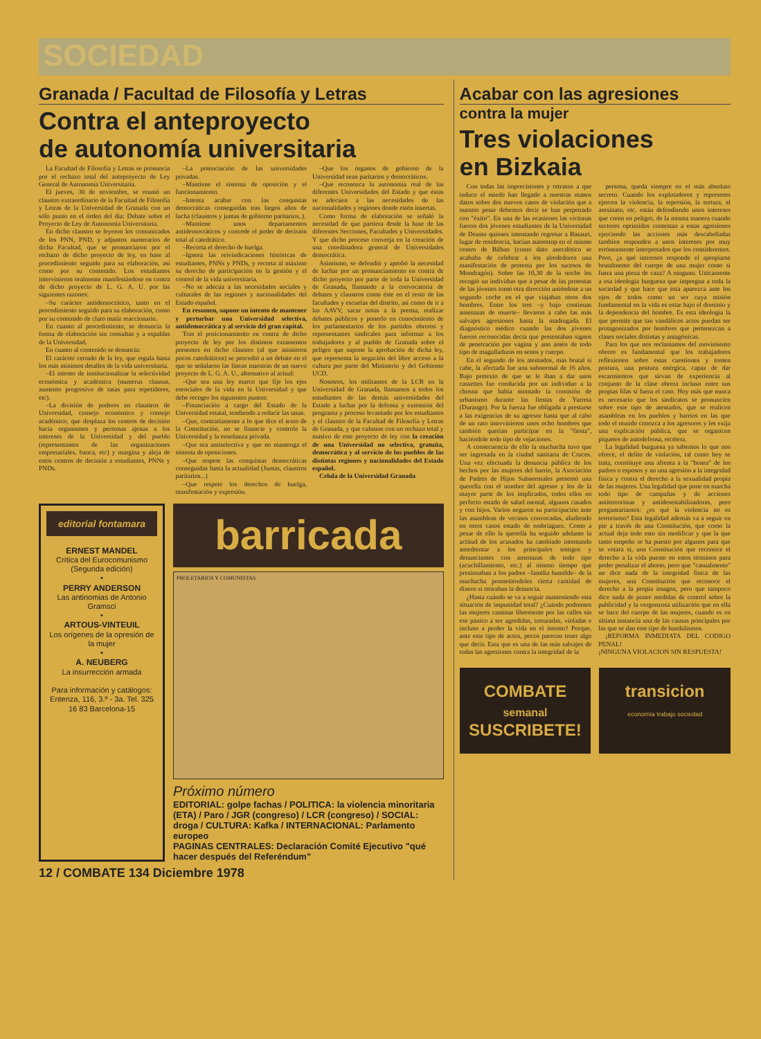SOCIEDAD
Granada / Facultad de Filosofía y Letras
Contra el anteproyecto
de autonomía universitaria
La Facultad de Filosofía y Letras se pronuncia por el rechazo total del anteproyecto de Ley General de Autonomía Universitaria.
El jueves, 30 de noviembre, se reunió un claustro extraordinario de la Facultad de Filosofía y Letras de la Universidad de Granada con un sólo punto en el órden del día: Debate sobre el Proyecto de Ley de Autonomía Universitaria.
En dicho claustro se leyeron los comunicados de los PNN, PND, y adjuntos numerarios de dicha Facultad, que se pronunciaron por el rechazo de dicho proyecto de ley, en base al procedimiento seguido para su elaboración, así como por su contenido. Los estudiantes intervinieron oralmente manifestándose en contra de dicho proyecto de L. G. A. U. por las siguientes razones:
–Su carácter antidemocrático, tanto en el procedimiento seguido para su elaboración, como por su contenido de claro matiz reaccionario.
En cuanto al procedimiento, se denuncia la forma de elaboración sin consultas y a espaldas de la Universidad.
En cuanto al contenido se denuncia:
El carácter cerrado de la ley, que regula hasta los más mínimos detalles de la vida universitaria.
–El intento de institucionalizar la selectividad económica y académica (numerus clausus, aumento progresivo de tasas para repetidores, etc).
–La división de poderes en claustros de Universidad, consejo económico y consejo académico, que desplaza los centros de decisión hacia organismos y personas ajenas a los intereses de la Universidad y del pueblo (representantes de las organizaciones empresariales, banca, etc) y margina y aleja de estos centros de decisión a estudiantes, PNNs y PNDs.
–La potenciación de las universidades privadas.
–Mantiene el sistema de oposición y el funcionamiento.
–Intenta acabar con las conquistas democráticas conseguidas tras largos años de lucha (claustros y juntas de gobierno paritarios..).
–Mantiene unos departamentos antidemocráticos y concede el poder de decisión total al catedrático.
–Recorta el derecho de huelga.
–Ignora las reivindicaciones históricas de estudiantes, PNNs y PNDs, y recorta al máximo su derecho de participación en la gestión y el control de la vida universitaria.
–No se adecúa a las necesidades sociales y culturales de las regiones y nacionalidades del Estado español.
En resumen, supone un intento de mantener y perturbar una Universidad selectiva, antidemocrática y al servicio del gran capital.
Tras el posicionamiento en contra de dicho proyecto de ley por los distintos extamentos presentes en dicho claustro (al que asistieron pocos catedráticos) se procedió a un debate en el que se señalaron las líneas maestras de un nuevo proyecto de L. G. A. U., alternativo al actual:
–Que sea una ley marco que fije los ejes esenciales de la vida en la Universidad y que debe recoger los siguientes puntos:
–Financiación a cargo del Estado de la Universidad estatal, tendiendo a reducir las tasas.
–Que, contrariamente a lo que dice el texto de la Constitución, no se financie y controle la Universidad y la enseñanza privada.
–Que sea antiselectiva y que no mantenga el sistema de oposiciones.
–Que respete las conquistas democráticas conseguidas hasta la actualidad (Juntas, claustros paritarios...)
–Que respete los derechos de huelga, manifestación y expresión.
–Que los órganos de gobierno de la Universidad sean paritarios y democráticos.
–Que reconozca la autonomía real de las diferentes Universidades del Estado y que éstas se adecúen a las necesidades de las nacionalidades y regiones donde estén insertas.
Como forma de elaboración se señaló la necesidad de que partiera desde la base de las diferentes Secciones, Facultades y Universidades. Y que dicho proceso converja en la creación de una coordinadora general de Universidades democrática.
Asimismo, se defendió y aprobó la necesidad de luchar por un pronunciamiento en contra de dicho proyecto por parte de toda la Universidad de Granada, llamando a la convocatoria de debates y claustros como éste en el resto de las facultades y escuelas del distrito, así como de ir a las AAVV, sacar notas a la prensa, realizar debates públicos y ponerlo en conocimiento de los parlamentarios de los partidos obreros y representantes sindicales para informar a los trabajadores y al pueblo de Granada sobre el peligro que supone la aprobación de dicha ley, que representa la negación del libre acceso a la cultura por parte del Ministerio y del Gobierno UCD.
Nosotros, los militantes de la LCR en la Universidad de Granada, llamamos a todos los estudiantes de las demás universidades del Estado a luchar por la defensa y extensión del programa y proceso levantado por los estudiantes y el claustro de la Facultad de Filosofía y Letras de Granada, y que culmine con un rechazo total y masivo de este proyecto de ley con la creación de una Universidad no selectiva, gratuita, democrática y al servicio de los pueblos de las distintas regiones y nacionalidades del Estado español.
Celula de la Universidad Granada
editorial fontamara
ERNEST MANDEL
Crítica del Eurocomunismo
(Segunda edición)
•
PERRY ANDERSON
Las antinomias de Antonio Gramsci
•
ARTOUS-VINTEUIL
Los orígenes de la opresión de la mujer
•
A. NEUBERG
La insurrección armada
Para información y catálogos: Entenza, 116, 3.º - 3a. Tel. 325 16 83 Barcelona-15
barricada
PROLETARIOS Y COMUNISTAS
Próximo número
EDITORIAL: golpe fachas / POLITICA: la violencia minoritaria (ETA) / Paro / JGR (congreso) / LCR (congreso) / SOCIAL: droga / CULTURA: Kafka / INTERNACIONAL: Parlamento europeo
PAGINAS CENTRALES: Declaración Comité Ejecutivo "qué hacer después del Referéndum"
12 / COMBATE 134 Diciembre 1978
Acabar con las agresiones
contra la mujer
Tres violaciones
en Bizkaia
Con todas las imprecisiones y retrasos a que induce el miedo han llegado a nuestras manos datos sobre dos nuevos casos de violación que a nuestro pesar debemos decir se han perpetrado con "éxito". En una de las ocasiones las víctimas fueron dos jóvenes estudiantes de la Universidad de Deusto quienes intentando regresar a Basauri, lugar de residencia, hacían autoestop en el mismo centro de Bilbao (como dato anecdótico se acababa de celebrar a los alrededores una manifestación de protesta por los sucesos de Mondragón). Sobre las 10,30 de la noche les recogió un individuo que a pesar de las protestas de las jóvenes tomó otra dirección uniéndose a un segundo coche en el que viajaban otros dos hombres. Entre los tres –y bajo continuas amenazas de muerte– llevaron a cabo las más salvajes agresiones hasta la madrugada. El diagnóstico médico cuando las dos jóvenes fueron reconocidas decía que presentaban signos de penetración por vagina y ano amén de todo tipo de magulladuras en senos y cuerpo.
En el segundo de los atentados, mas brutal si cabe, la afectada fue una subnormal de 16 años. Bajo pretexto de que se le iban a dar unos cassettes fue conducida por un individuo a la chosna que había montado la comisión de urbanismo durante las fiestas de Yurreta (Durango). Por la fuerza fue obligada a prestarse a las exigencias de su agresor hasta que al cabo de un rato intervinieron unos ocho hombres que también querían participar en la "fiesta", haciéndole todo tipo de vejaciones.
A consecuencia de ello la muchacha tuvo que ser ingresada en la ciudad sanitaria de Cruces. Una vez efectuada la denuncia pública de los hechos por las mujeres del barrio, la Asociación de Padres de Hijos Subnormales presentó una querella con el nombre del agresor y los de la mayor parte de los implicados, todos ellos en perfecto estado de salud mental, algunos casados y con hijos. Varios negaron su participación ante las asambleas de vecinos convocadas, aludiendo en otros casos estado de embriaguez. Como a pesar de ello la querella ha seguido adelante la actitud de los acusados ha cambiado intentando amedrentar a los principales testigos y denunciantes con amenazas de todo tipo (acuchillamiento, etc.) al mismo tiempo que presionaban a los padres –familia humilde– de la muchacha prometiéndoles cierta cantidad de dinero si retiraban la denuncia.
¿Hasta cuándo se va a seguir manteniendo esta situación de impunidad total? ¿Cuándo podremos las mujeres caminar libremente por las calles sin ese pánico a ser agredidas, torturadas, violadas e incluso a perder la vida en el intento? Porque, ante este tipo de actos, pocos parecen tener algo que decir. Esta que es una de las más salvajes de todas las agresiones contra la integridad de la
persona, queda siempre en el más absoluto secreto. Cuando los explotadores y represores ejercen la violencia, la represión, la tortura, el asesinato, etc. están defendiendo unos intereses que creen en peligro, de la misma manera cuando sectores oprimidos contestan a estas agresiones ejerciendo las acciones más descabelladas tambien responden a unos intereses por muy erróneamente interpretados que los consideremos. Pero, ¿a qué intereses responde el apropiarse brutalmente del cuerpo de una mujer como si fuera una pieza de caza? A ninguno. Unicamente a esa ideología burguesa que impregna a toda la sociedad y que hace que ésta aparezca ante los ojos de todos como un ser cuya misión fundamental en la vida es estar bajo el dominio y la dependencia del hombre. Es esta ideología la que permite que tan vandálicos actos puedan ser protagonizados por hombres que pertenezcan a clases sociales distintas y antagónicas.
Para los que nos reclamamos del movimiento obrero es fundamental que los trabajadores reflexionen sobre estas cuestiones y tomen postura, una postura enérgica, capaz de dar escarmientos que sirvan de experiencia al conjunto de la clase obrera incluso entre sus propias filas si fuera el caso. Hoy más que nunca es necesario que los sindicatos se pronuncien sobre este tipo de atentados, que se realicen asambleas en los pueblos y barrios en las que todo el mundo conozca a los agresores y les exija una explicación pública, que se organicen piquetes de autodefensa, etcétera.
La legalidad burguesa ya sabemos lo que nos ofrece, el delito de violación, tal como hoy se trata, constituye una afrenta a la "honra" de los padres o esposos y no una agresión a la integridad física y contra el derecho a la sexualidad propia de las mujeres. Una legalidad que pone en marcha todo tipo de campañas y de acciones antiterroristas y antidesestabilizadoras, pero preguntaríamos: ¿es qué la violencia no es terrorismo? Esta legalidad además va a seguir en pie a través de una Constitución, que como la actual deja todo esto sin modificar y que la que tanto empeño se ha puesto por algunos para que se votara si, una Constitución que reconoce el derecho a la vida puesto en estos términos para poder penalizar el aborto, pero que "casualmente" no dice nada de la integridad física de las mujeres, una Constitución que reconoce el derecho a la propia imagen, pero que tampoco dice nada de poner medidas de control sobre la publicidad y la vergonzosa utilización que en ella se hace del cuerpo de las mujeres, cuando es en última instancia una de las causas principales por las que se dan este tipo de bandalismos.
¡REFORMA INMEDIATA DEL CODIGO PENAL!
¡NINGUNA VIOLACION SIN RESPUESTA!
COMBATE
semanal
SUSCRIBETE!
transicion
economía trabajo sociedad